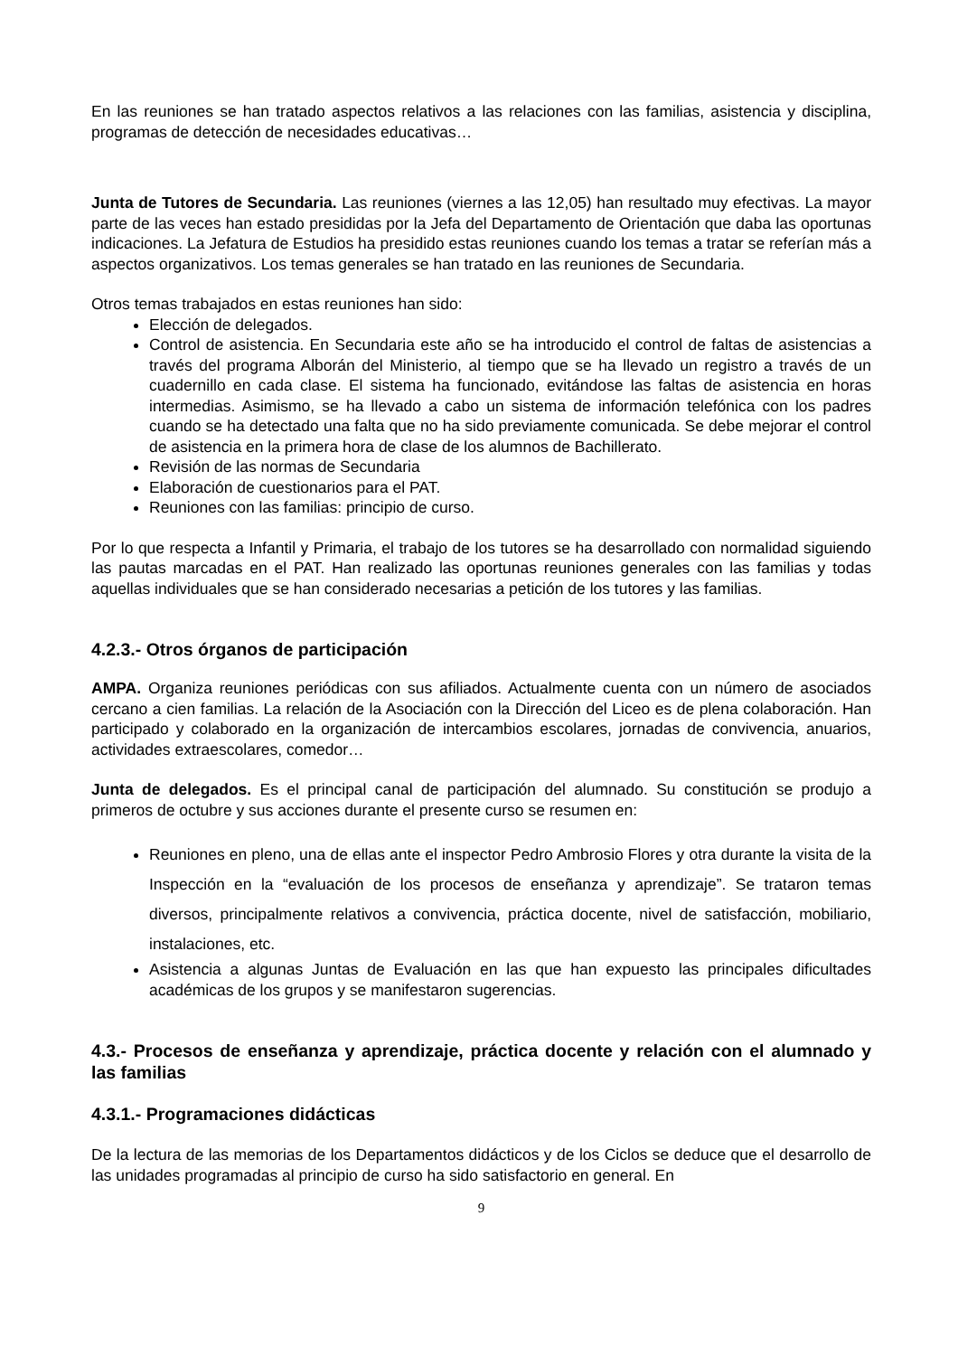En las reuniones se han tratado aspectos relativos a las relaciones con las familias, asistencia y disciplina, programas de detección de necesidades educativas…
Junta de Tutores de Secundaria. Las reuniones (viernes a las 12,05) han resultado muy efectivas. La mayor parte de las veces han estado presididas por la Jefa del Departamento de Orientación que daba las oportunas indicaciones. La Jefatura de Estudios ha presidido estas reuniones cuando los temas a tratar se referían más a aspectos organizativos. Los temas generales se han tratado en las reuniones de Secundaria.
Otros temas trabajados en estas reuniones han sido:
Elección de delegados.
Control de asistencia. En Secundaria este año se ha introducido el control de faltas de asistencias a través del programa Alborán del Ministerio, al tiempo que se ha llevado un registro a través de un cuadernillo en cada clase. El sistema ha funcionado, evitándose las faltas de asistencia en horas intermedias. Asimismo, se ha llevado a cabo un sistema de información telefónica con los padres cuando se ha detectado una falta que no ha sido previamente comunicada. Se debe mejorar el control de asistencia en la primera hora de clase de los alumnos de Bachillerato.
Revisión de las normas de Secundaria
Elaboración de cuestionarios para el PAT.
Reuniones con las familias: principio de curso.
Por lo que respecta a Infantil y Primaria, el trabajo de los tutores se ha desarrollado con normalidad siguiendo las pautas marcadas en el PAT. Han realizado las oportunas reuniones generales con las familias y todas aquellas individuales que se han considerado necesarias a petición de los tutores y las familias.
4.2.3.- Otros órganos de participación
AMPA. Organiza reuniones periódicas con sus afiliados. Actualmente cuenta con un número de asociados cercano a cien familias. La relación de la Asociación con la Dirección del Liceo es de plena colaboración. Han participado y colaborado en la organización de intercambios escolares, jornadas de convivencia, anuarios, actividades extraescolares, comedor…
Junta de delegados. Es el principal canal de participación del alumnado. Su constitución se produjo a primeros de octubre y sus acciones durante el presente curso se resumen en:
Reuniones en pleno, una de ellas ante el inspector Pedro Ambrosio Flores y otra durante la visita de la Inspección en la “evaluación de los procesos de enseñanza y aprendizaje”. Se trataron temas diversos, principalmente relativos a convivencia, práctica docente, nivel de satisfacción, mobiliario, instalaciones, etc.
Asistencia a algunas Juntas de Evaluación en las que han expuesto las principales dificultades académicas de los grupos y se manifestaron sugerencias.
4.3.- Procesos de enseñanza y aprendizaje, práctica docente y relación con el alumnado y las familias
4.3.1.- Programaciones didácticas
De la lectura de las memorias de los Departamentos didácticos y de los Ciclos se deduce que el desarrollo de las unidades programadas al principio de curso ha sido satisfactorio en general. En
9